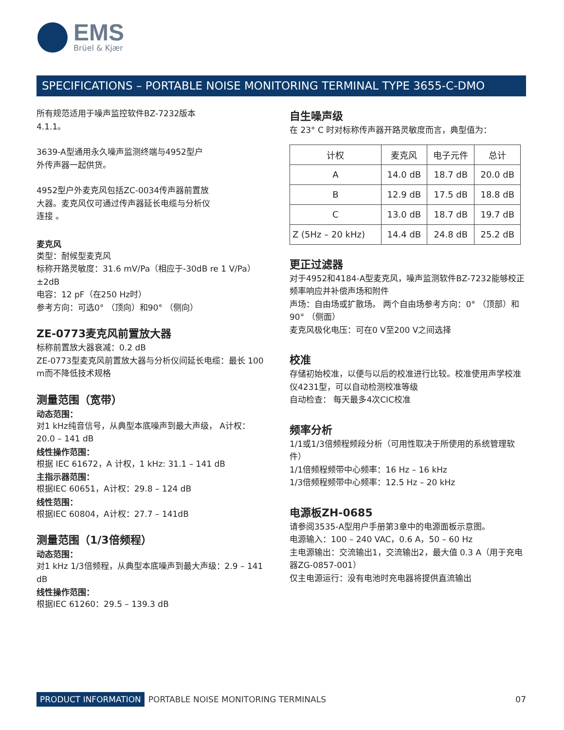EMS
Brüel & Kjær
SPECIFICATIONS – PORTABLE NOISE MONITORING TERMINAL TYPE 3655-C-DMO
所有规范适用于噪声监控软件BZ-7232版本
4.1.1。
3639-A型通用永久噪声监测终端与4952型户
外传声器一起供货。
4952型户外麦克风包括ZC-0034传声器前置放
大器。麦克风仅可通过传声器延长电缆与分析仪
连接 。
麦克风
类型：耐候型麦克风
标称开路灵敏度：31.6 mV/Pa（相应于-30dB re 1 V/Pa） ±2dB
电容：12 pF（在250 Hz时）
参考方向：可选0° （顶向）和90° （侧向）
ZE-0773麦克风前置放大器
标称前置放大器衰减：0.2 dB
ZE-0773型麦克风前置放大器与分析仪间延长电缆：最长 100 m而不降低技术规格
测量范围（宽带）
动态范围：
对1 kHz纯音信号，从典型本底噪声到最大声级， A计权：20.0 – 141 dB
线性操作范围：
根据 IEC 61672，A 计权，1 kHz: 31.1 – 141 dB
主指示器范围：
根据IEC 60651，A计权：29.8 – 124 dB
线性范围：
根据IEC 60804，A计权：27.7 – 141dB
测量范围（1/3倍频程）
动态范围：
对1 kHz 1/3倍频程，从典型本底噪声到最大声级：2.9 – 141 dB
线性操作范围：
根据IEC 61260：29.5 – 139.3 dB
自生噪声级
在 23° C 时对标称传声器开路灵敏度而言，典型值为：
| 计权 | 麦克风 | 电子元件 | 总计 |
| --- | --- | --- | --- |
| A | 14.0 dB | 18.7 dB | 20.0 dB |
| B | 12.9 dB | 17.5 dB | 18.8 dB |
| C | 13.0 dB | 18.7 dB | 19.7 dB |
| Z (5Hz – 20 kHz) | 14.4 dB | 24.8 dB | 25.2 dB |
更正过滤器
对于4952和4184-A型麦克风，噪声监测软件BZ-7232能够校正频率响应并补偿声场和附件
声场：自由场或扩散场。 两个自由场参考方向：0° （顶部）和90° （侧面）
麦克风极化电压：可在0 V至200 V之间选择
校准
存储初始校准，以便与以后的校准进行比较。校准使用声学校准仪4231型，可以自动检测校准等级
自动检查： 每天最多4次CIC校准
频率分析
1/1或1/3倍频程频段分析（可用性取决于所使用的系统管理软件）
1/1倍频程频带中心频率：16 Hz – 16 kHz
1/3倍频程频带中心频率：12.5 Hz – 20 kHz
电源板ZH-0685
请参阅3535-A型用户手册第3章中的电源面板示意图。
电源输入：100 – 240 VAC，0.6 A，50 – 60 Hz
主电源输出：交流输出1，交流输出2，最大值 0.3 A（用于充电器ZG-0857-001）
仅主电源运行：没有电池时充电器将提供直流输出
PRODUCT INFORMATION PORTABLE NOISE MONITORING TERMINALS 07